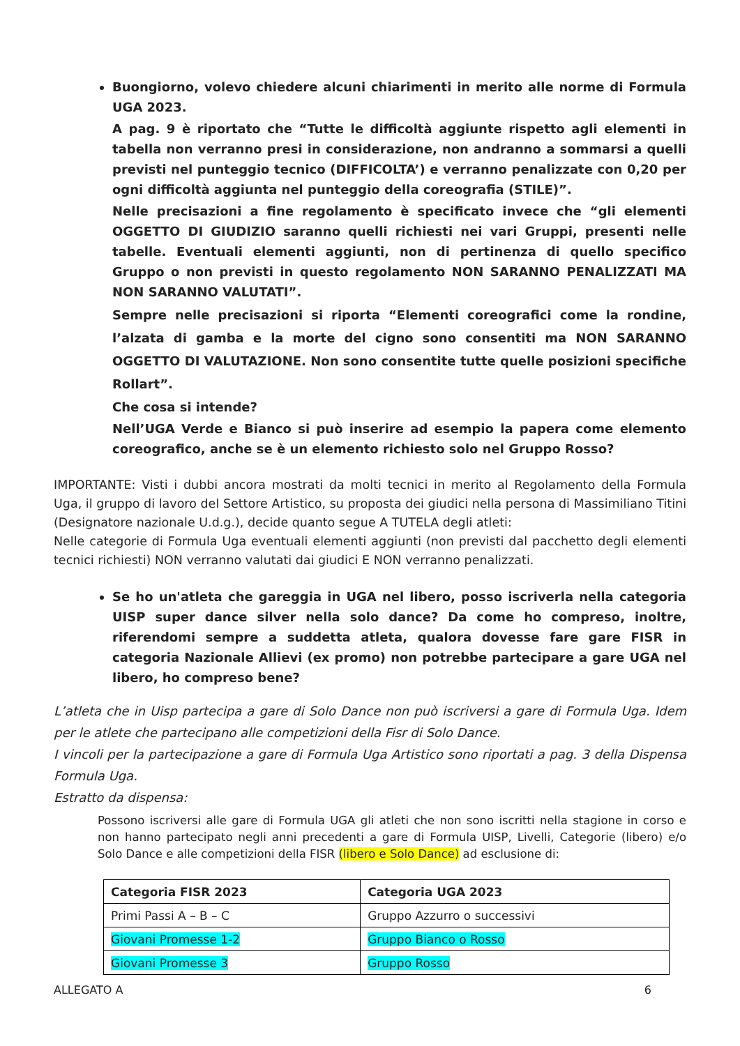Buongiorno, volevo chiedere alcuni chiarimenti in merito alle norme di Formula UGA 2023.
A pag. 9 è riportato che “Tutte le difficoltà aggiunte rispetto agli elementi in tabella non verranno presi in considerazione, non andranno a sommarsi a quelli previsti nel punteggio tecnico (DIFFICOLTA’) e verranno penalizzate con 0,20 per ogni difficoltà aggiunta nel punteggio della coreografia (STILE)”.
Nelle precisazioni a fine regolamento è specificato invece che “gli elementi OGGETTO DI GIUDIZIO saranno quelli richiesti nei vari Gruppi, presenti nelle tabelle. Eventuali elementi aggiunti, non di pertinenza di quello specifico Gruppo o non previsti in questo regolamento NON SARANNO PENALIZZATI MA NON SARANNO VALUTATI”.
Sempre nelle precisazioni si riporta “Elementi coreografici come la rondine, l’alzata di gamba e la morte del cigno sono consentiti ma NON SARANNO OGGETTO DI VALUTAZIONE. Non sono consentite tutte quelle posizioni specifiche Rollart”.
Che cosa si intende?
Nell’UGA Verde e Bianco si può inserire ad esempio la papera come elemento coreografico, anche se è un elemento richiesto solo nel Gruppo Rosso?
IMPORTANTE: Visti i dubbi ancora mostrati da molti tecnici in merito al Regolamento della Formula Uga, il gruppo di lavoro del Settore Artistico, su proposta dei giudici nella persona di Massimiliano Titini (Designatore nazionale U.d.g.), decide quanto segue A TUTELA degli atleti:
Nelle categorie di Formula Uga eventuali elementi aggiunti (non previsti dal pacchetto degli elementi tecnici richiesti) NON verranno valutati dai giudici E NON verranno penalizzati.
Se ho un'atleta che gareggia in UGA nel libero, posso iscriverla nella categoria UISP super dance silver nella solo dance? Da come ho compreso, inoltre, riferendomi sempre a suddetta atleta, qualora dovesse fare gare FISR in categoria Nazionale Allievi (ex promo) non potrebbe partecipare a gare UGA nel libero, ho compreso bene?
L’atleta che in Uisp partecipa a gare di Solo Dance non può iscriversi a gare di Formula Uga. Idem per le atlete che partecipano alle competizioni della Fisr di Solo Dance.
I vincoli per la partecipazione a gare di Formula Uga Artistico sono riportati a pag. 3 della Dispensa Formula Uga.
Estratto da dispensa:
Possono iscriversi alle gare di Formula UGA gli atleti che non sono iscritti nella stagione in corso e non hanno partecipato negli anni precedenti a gare di Formula UISP, Livelli, Categorie (libero) e/o Solo Dance e alle competizioni della FISR (libero e Solo Dance) ad esclusione di:
| Categoria FISR 2023 | Categoria UGA 2023 |
| --- | --- |
| Primi Passi A – B – C | Gruppo Azzurro o successivi |
| Giovani Promesse 1-2 | Gruppo Bianco o Rosso |
| Giovani Promesse 3 | Gruppo Rosso |
ALLEGATO A 6